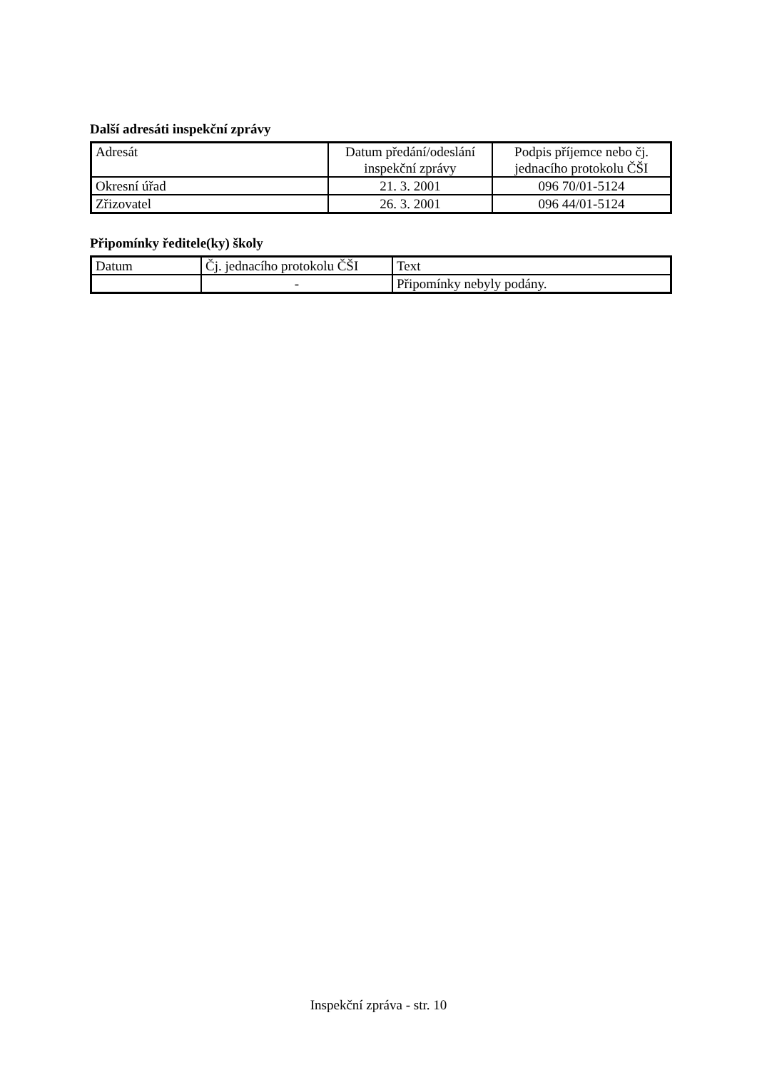Další adresáti inspekční zprávy
| Adresát | Datum předání/odeslání inspekční zprávy | Podpis příjemce nebo čj. jednacího protokolu ČŠI |
| --- | --- | --- |
| Okresní úřad | 21. 3. 2001 | 096 70/01-5124 |
| Zřizovatel | 26. 3. 2001 | 096 44/01-5124 |
Připomínky ředitele(ky) školy
| Datum | Čj. jednacího protokolu ČŠI | Text |
| --- | --- | --- |
| | - | Připomínky nebyly podány. |
Inspekční zpráva - str. 10